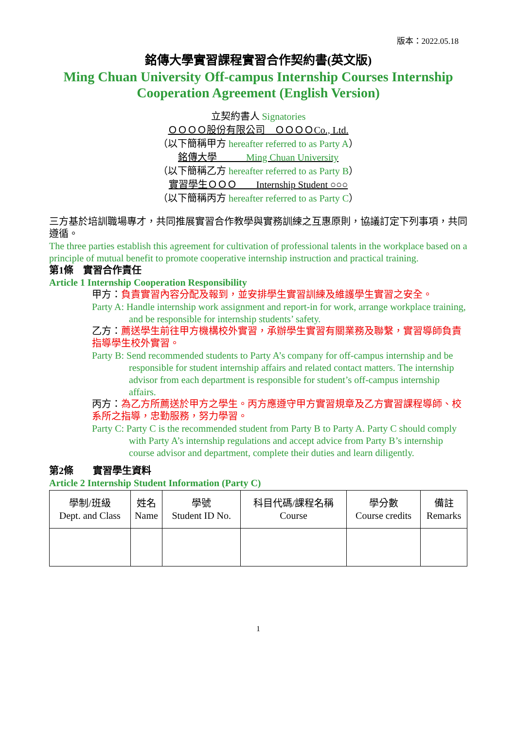版本：2022.05.18
銘傳大學實習課程實習合作契約書(英文版)
Ming Chuan University Off-campus Internship Courses Internship Cooperation Agreement (English Version)
立契約書人 Signatories
ＯＯＯＯ股份有限公司　ＯＯＯＯCo., Ltd.
（以下簡稱甲方 hereafter referred to as Party A）
銘傳大學　　　Ming Chuan University
（以下簡稱乙方 hereafter referred to as Party B）
實習學生ＯＯＯ　　Internship Student ○○○
（以下簡稱丙方 hereafter referred to as Party C）
三方基於培訓職場專才，共同推展實習合作教學與實務訓練之互惠原則，協議訂定下列事項，共同遵循。
The three parties establish this agreement for cultivation of professional talents in the workplace based on a principle of mutual benefit to promote cooperative internship instruction and practical training.
第1條　實習合作責任
Article 1 Internship Cooperation Responsibility
甲方：負責實習內容分配及報到，並安排學生實習訓練及維護學生實習之安全。
Party A: Handle internship work assignment and report-in for work, arrange workplace training, and be responsible for internship students’ safety.
乙方：薦送學生前往甲方機構校外實習，承辦學生實習有關業務及聯繫，實習導師負責指導學生校外實習。
Party B: Send recommended students to Party A’s company for off-campus internship and be responsible for student internship affairs and related contact matters. The internship advisor from each department is responsible for student’s off-campus internship affairs.
丙方：為乙方所薦送於甲方之學生。丙方應遵守甲方實習規章及乙方實習課程導師、校系所之指導，忠勤服務，努力學習。
Party C: Party C is the recommended student from Party B to Party A. Party C should comply with Party A’s internship regulations and accept advice from Party B’s internship course advisor and department, complete their duties and learn diligently.
第2條　　實習學生資料
Article 2 Internship Student Information (Party C)
| 學制/班級 Dept. and Class | 姓名 Name | 學號 Student ID No. | 科目代碼/課程名稱 Course | 學分數 Course credits | 備註 Remarks |
| --- | --- | --- | --- | --- | --- |
1